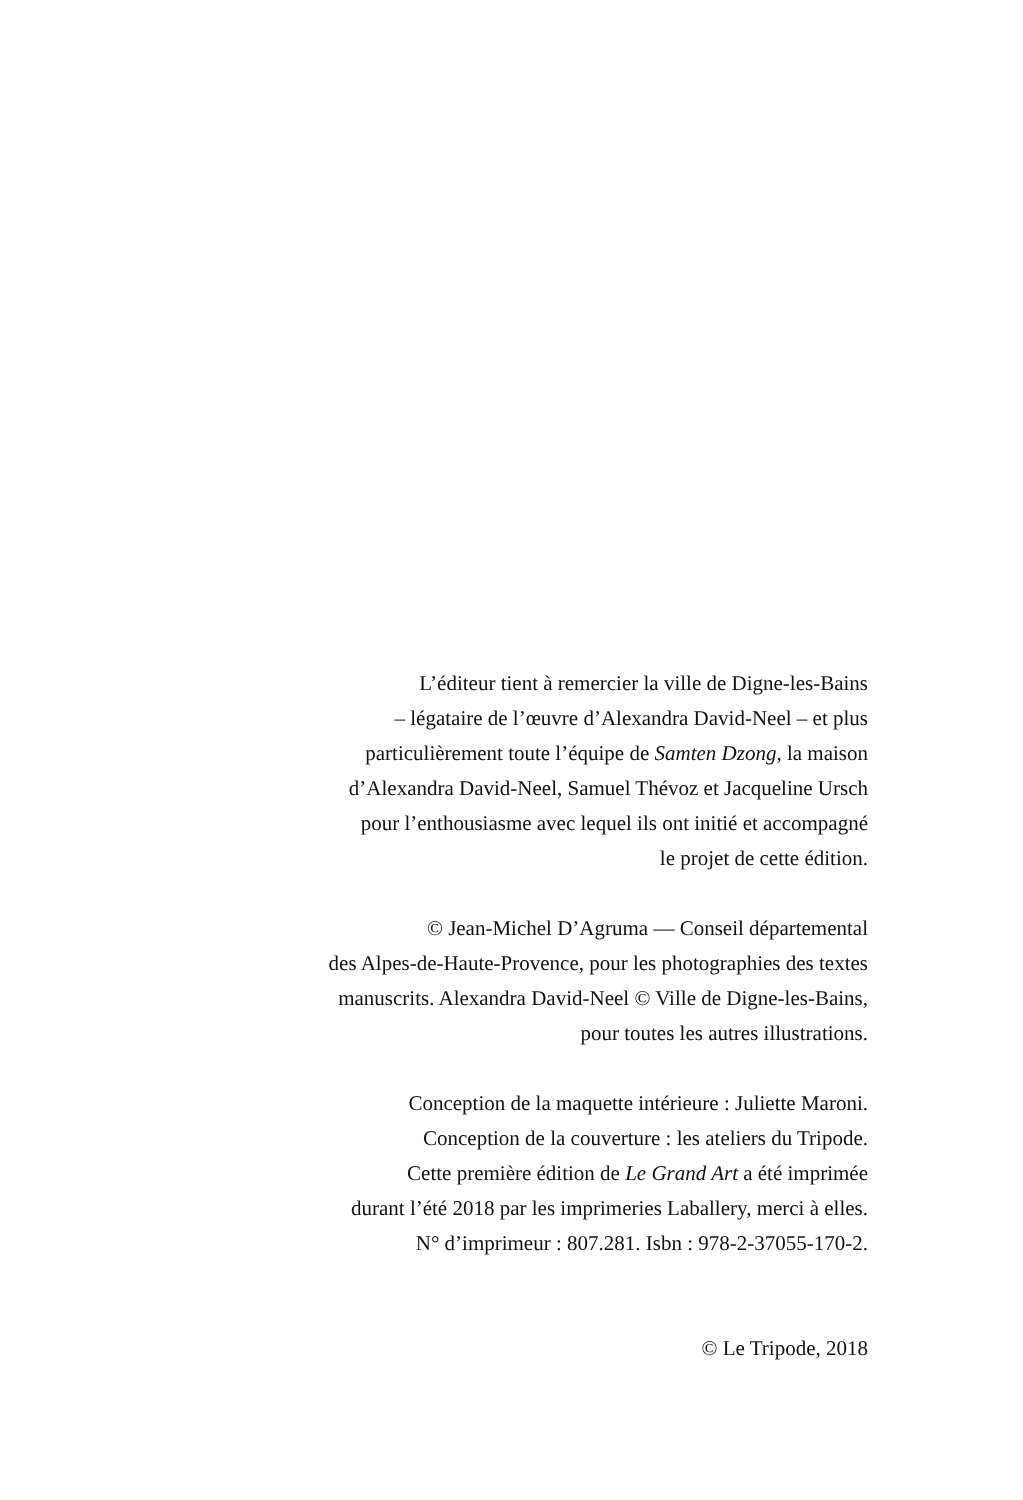L’éditeur tient à remercier la ville de Digne-les-Bains
– légataire de l’œuvre d’Alexandra David-Neel – et plus
particulièrement toute l’équipe de Samten Dzong, la maison
d’Alexandra David-Neel, Samuel Thévoz et Jacqueline Ursch
pour l’enthousiasme avec lequel ils ont initié et accompagné
le projet de cette édition.
© Jean-Michel D’Agruma — Conseil départemental
des Alpes-de-Haute-Provence, pour les photographies des textes
manuscrits. Alexandra David-Neel © Ville de Digne-les-Bains,
pour toutes les autres illustrations.
Conception de la maquette intérieure : Juliette Maroni.
Conception de la couverture : les ateliers du Tripode.
Cette première édition de Le Grand Art a été imprimée
durant l’été 2018 par les imprimeries Laballery, merci à elles.
N° d’imprimeur : 807.281. Isbn : 978-2-37055-170-2.
© Le Tripode, 2018